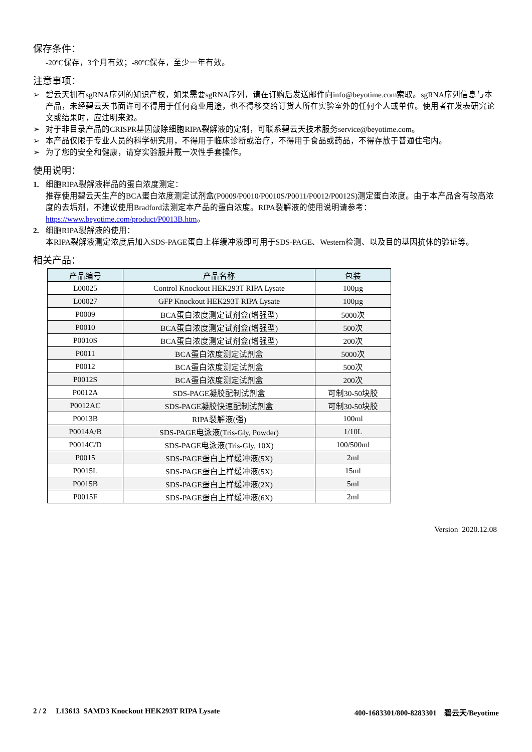保存条件：
-20ºC保存，3个月有效；-80ºC保存，至少一年有效。
注意事项：
➢ 碧云天拥有sgRNA序列的知识产权，如果需要sgRNA序列，请在订购后发送邮件向info@beyotime.com索取。sgRNA序列信息与本产品，未经碧云天书面许可不得用于任何商业用途，也不得移交给订货人所在实验室外的任何个人或单位。使用者在发表研究论文或结果时，应注明来源。
➢ 对于非目录产品的CRISPR基因敲除细胞RIPA裂解液的定制，可联系碧云天技术服务service@beyotime.com。
➢ 本产品仅限于专业人员的科学研究用，不得用于临床诊断或治疗，不得用于食品或药品，不得存放于普通住宅内。
➢ 为了您的安全和健康，请穿实验服并戴一次性手套操作。
使用说明：
1. 细胞RIPA裂解液样品的蛋白浓度测定：
推荐使用碧云天生产的BCA蛋白浓度测定试剂盒(P0009/P0010/P0010S/P0011/P0012/P0012S)测定蛋白浓度。由于本产品含有较高浓度的去垢剂，不建议使用Bradford法测定本产品的蛋白浓度。RIPA裂解液的使用说明请参考：https://www.beyotime.com/product/P0013B.htm。
2. 细胞RIPA裂解液的使用：
本RIPA裂解液测定浓度后加入SDS-PAGE蛋白上样缓冲液即可用于SDS-PAGE、Western检测、以及目的基因抗体的验证等。
相关产品：
| 产品编号 | 产品名称 | 包装 |
| --- | --- | --- |
| L00025 | Control Knockout HEK293T RIPA Lysate | 100µg |
| L00027 | GFP Knockout HEK293T RIPA Lysate | 100µg |
| P0009 | BCA蛋白浓度测定试剂盒(增强型) | 5000次 |
| P0010 | BCA蛋白浓度测定试剂盒(增强型) | 500次 |
| P0010S | BCA蛋白浓度测定试剂盒(增强型) | 200次 |
| P0011 | BCA蛋白浓度测定试剂盒 | 5000次 |
| P0012 | BCA蛋白浓度测定试剂盒 | 500次 |
| P0012S | BCA蛋白浓度测定试剂盒 | 200次 |
| P0012A | SDS-PAGE凝胶配制试剂盒 | 可制30-50块胶 |
| P0012AC | SDS-PAGE凝胶快速配制试剂盒 | 可制30-50块胶 |
| P0013B | RIPA裂解液(强) | 100ml |
| P0014A/B | SDS-PAGE电泳液(Tris-Gly, Powder) | 1/10L |
| P0014C/D | SDS-PAGE电泳液(Tris-Gly, 10X) | 100/500ml |
| P0015 | SDS-PAGE蛋白上样缓冲液(5X) | 2ml |
| P0015L | SDS-PAGE蛋白上样缓冲液(5X) | 15ml |
| P0015B | SDS-PAGE蛋白上样缓冲液(2X) | 5ml |
| P0015F | SDS-PAGE蛋白上样缓冲液(6X) | 2ml |
Version 2020.12.08
2 / 2 L13613 SAMD3 Knockout HEK293T RIPA Lysate 400-1683301/800-8283301 碧云天/Beyotime